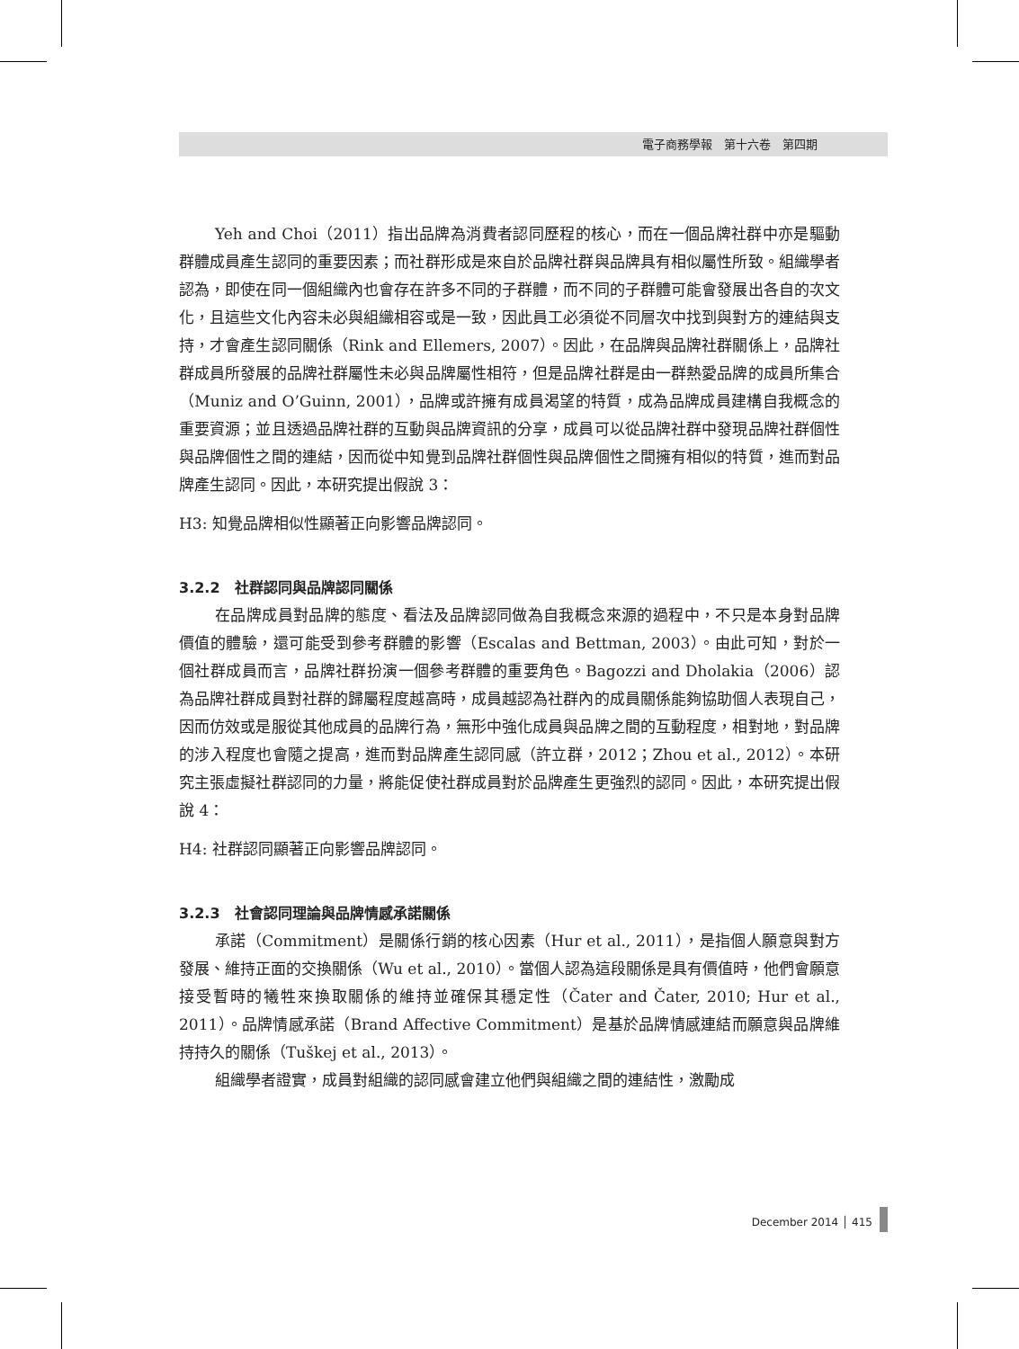電子商務學報　第十六卷　第四期
Yeh and Choi（2011）指出品牌為消費者認同歷程的核心，而在一個品牌社群中亦是驅動群體成員產生認同的重要因素；而社群形成是來自於品牌社群與品牌具有相似屬性所致。組織學者認為，即使在同一個組織內也會存在許多不同的子群體，而不同的子群體可能會發展出各自的次文化，且這些文化內容未必與組織相容或是一致，因此員工必須從不同層次中找到與對方的連結與支持，才會產生認同關係（Rink and Ellemers, 2007）。因此，在品牌與品牌社群關係上，品牌社群成員所發展的品牌社群屬性未必與品牌屬性相符，但是品牌社群是由一群熱愛品牌的成員所集合（Muniz and O’Guinn, 2001），品牌或許擁有成員渴望的特質，成為品牌成員建構自我概念的重要資源；並且透過品牌社群的互動與品牌資訊的分享，成員可以從品牌社群中發現品牌社群個性與品牌個性之間的連結，因而從中知覺到品牌社群個性與品牌個性之間擁有相似的特質，進而對品牌產生認同。因此，本研究提出假說 3：
H3: 知覺品牌相似性顯著正向影響品牌認同。
3.2.2　社群認同與品牌認同關係
在品牌成員對品牌的態度、看法及品牌認同做為自我概念來源的過程中，不只是本身對品牌價值的體驗，還可能受到參考群體的影響（Escalas and Bettman, 2003）。由此可知，對於一個社群成員而言，品牌社群扮演一個參考群體的重要角色。Bagozzi and Dholakia（2006）認為品牌社群成員對社群的歸屬程度越高時，成員越認為社群內的成員關係能夠協助個人表現自己，因而仿效或是服從其他成員的品牌行為，無形中強化成員與品牌之間的互動程度，相對地，對品牌的涉入程度也會隨之提高，進而對品牌產生認同感（許立群，2012；Zhou et al., 2012）。本研究主張虛擬社群認同的力量，將能促使社群成員對於品牌產生更強烈的認同。因此，本研究提出假說 4：
H4: 社群認同顯著正向影響品牌認同。
3.2.3　社會認同理論與品牌情感承諾關係
承諾（Commitment）是關係行銷的核心因素（Hur et al., 2011），是指個人願意與對方發展、維持正面的交換關係（Wu et al., 2010）。當個人認為這段關係是具有價值時，他們會願意接受暫時的犧牲來換取關係的維持並確保其穩定性（Čater and Čater, 2010; Hur et al., 2011）。品牌情感承諾（Brand Affective Commitment）是基於品牌情感連結而願意與品牌維持持久的關係（Tuškej et al., 2013）。
組織學者證實，成員對組織的認同感會建立他們與組織之間的連結性，激勵成
December 2014 │ 415